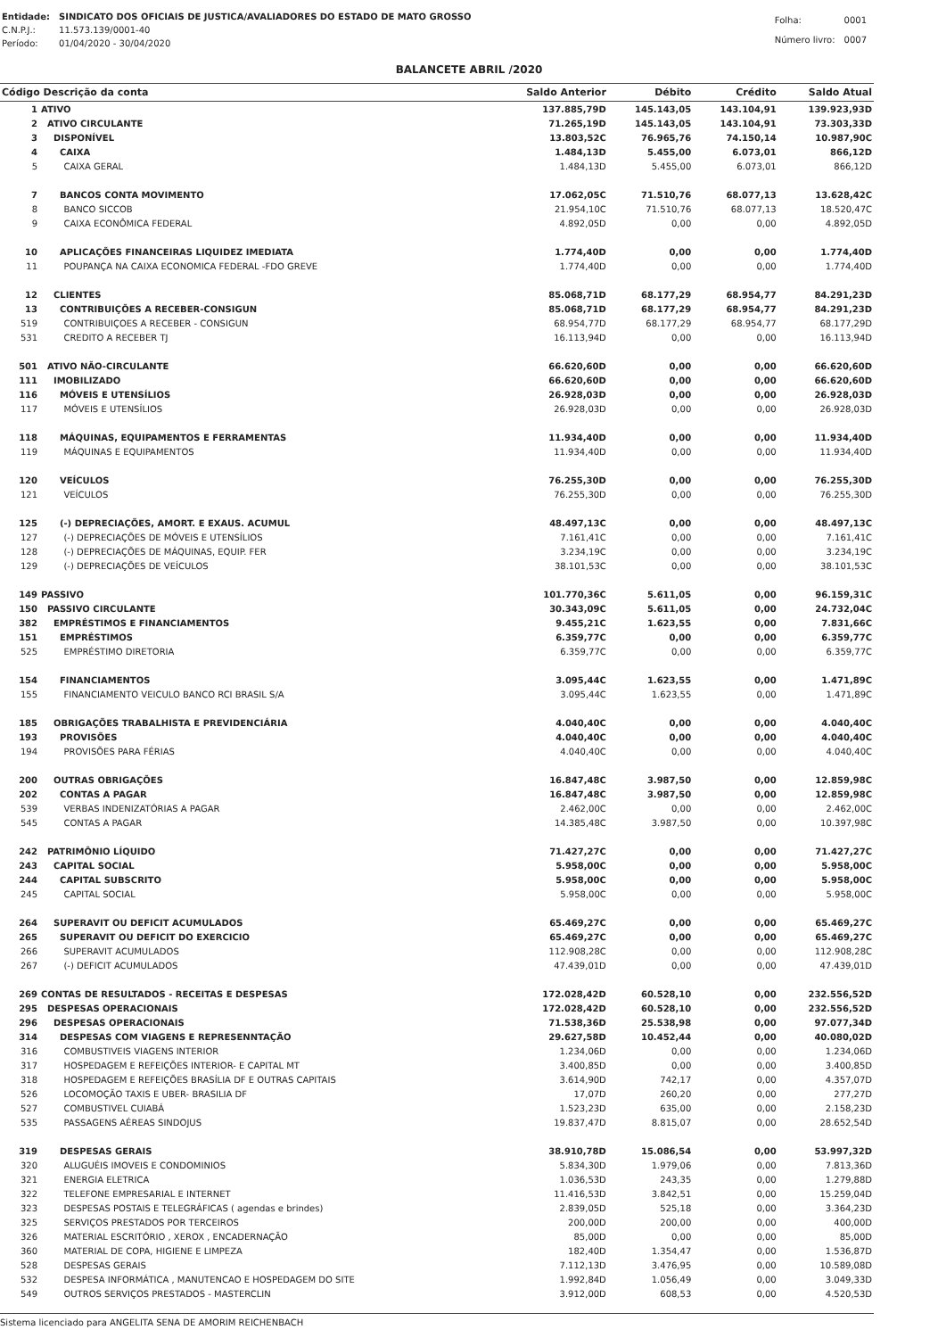| Entidade: | SINDICATO DOS OFICIAIS DE JUSTICA/AVALIADORES DO ESTADO DE MATO GROSSO |
| C.N.P.J.: | 11.573.139/0001-40 |
| Período: | 01/04/2020 - 30/04/2020 |
| Folha: | 0001 |
| Número livro: | 0007 |
BALANCETE ABRIL /2020
| Código Descrição da conta | | Saldo Anterior | Débito | Crédito | Saldo Atual |
| --- | --- | --- | --- | --- | --- |
| 1 | ATIVO | 137.885,79D | 145.143,05 | 143.104,91 | 139.923,93D |
| 2 | ATIVO CIRCULANTE | 71.265,19D | 145.143,05 | 143.104,91 | 73.303,33D |
| 3 | DISPONÍVEL | 13.803,52C | 76.965,76 | 74.150,14 | 10.987,90C |
| 4 | CAIXA | 1.484,13D | 5.455,00 | 6.073,01 | 866,12D |
| 5 | CAIXA GERAL | 1.484,13D | 5.455,00 | 6.073,01 | 866,12D |
| 7 | BANCOS CONTA MOVIMENTO | 17.062,05C | 71.510,76 | 68.077,13 | 13.628,42C |
| 8 | BANCO SICCOB | 21.954,10C | 71.510,76 | 68.077,13 | 18.520,47C |
| 9 | CAIXA ECONÔMICA FEDERAL | 4.892,05D | 0,00 | 0,00 | 4.892,05D |
| 10 | APLICAÇÕES FINANCEIRAS LIQUIDEZ IMEDIATA | 1.774,40D | 0,00 | 0,00 | 1.774,40D |
| 11 | POUPANÇA NA CAIXA ECONOMICA FEDERAL -FDO GREVE | 1.774,40D | 0,00 | 0,00 | 1.774,40D |
| 12 | CLIENTES | 85.068,71D | 68.177,29 | 68.954,77 | 84.291,23D |
| 13 | CONTRIBUIÇÕES A RECEBER-CONSIGUN | 85.068,71D | 68.177,29 | 68.954,77 | 84.291,23D |
| 519 | CONTRIBUIÇOES A RECEBER - CONSIGUN | 68.954,77D | 68.177,29 | 68.954,77 | 68.177,29D |
| 531 | CREDITO A RECEBER TJ | 16.113,94D | 0,00 | 0,00 | 16.113,94D |
| 501 | ATIVO NÃO-CIRCULANTE | 66.620,60D | 0,00 | 0,00 | 66.620,60D |
| 111 | IMOBILIZADO | 66.620,60D | 0,00 | 0,00 | 66.620,60D |
| 116 | MÓVEIS E UTENSÍLIOS | 26.928,03D | 0,00 | 0,00 | 26.928,03D |
| 117 | MÓVEIS E UTENSÍLIOS | 26.928,03D | 0,00 | 0,00 | 26.928,03D |
| 118 | MÁQUINAS, EQUIPAMENTOS E FERRAMENTAS | 11.934,40D | 0,00 | 0,00 | 11.934,40D |
| 119 | MÁQUINAS E EQUIPAMENTOS | 11.934,40D | 0,00 | 0,00 | 11.934,40D |
| 120 | VEÍCULOS | 76.255,30D | 0,00 | 0,00 | 76.255,30D |
| 121 | VEÍCULOS | 76.255,30D | 0,00 | 0,00 | 76.255,30D |
| 125 | (-) DEPRECIAÇÕES, AMORT. E EXAUS. ACUMUL | 48.497,13C | 0,00 | 0,00 | 48.497,13C |
| 127 | (-) DEPRECIAÇÕES DE MÓVEIS E UTENSÍLIOS | 7.161,41C | 0,00 | 0,00 | 7.161,41C |
| 128 | (-) DEPRECIAÇÕES DE MÁQUINAS, EQUIP. FER | 3.234,19C | 0,00 | 0,00 | 3.234,19C |
| 129 | (-) DEPRECIAÇÕES DE VEÍCULOS | 38.101,53C | 0,00 | 0,00 | 38.101,53C |
| 149 | PASSIVO | 101.770,36C | 5.611,05 | 0,00 | 96.159,31C |
| 150 | PASSIVO CIRCULANTE | 30.343,09C | 5.611,05 | 0,00 | 24.732,04C |
| 382 | EMPRÉSTIMOS E FINANCIAMENTOS | 9.455,21C | 1.623,55 | 0,00 | 7.831,66C |
| 151 | EMPRÉSTIMOS | 6.359,77C | 0,00 | 0,00 | 6.359,77C |
| 525 | EMPRÉSTIMO DIRETORIA | 6.359,77C | 0,00 | 0,00 | 6.359,77C |
| 154 | FINANCIAMENTOS | 3.095,44C | 1.623,55 | 0,00 | 1.471,89C |
| 155 | FINANCIAMENTO VEICULO BANCO RCI BRASIL S/A | 3.095,44C | 1.623,55 | 0,00 | 1.471,89C |
| 185 | OBRIGAÇÕES TRABALHISTA E PREVIDENCIÁRIA | 4.040,40C | 0,00 | 0,00 | 4.040,40C |
| 193 | PROVISÕES | 4.040,40C | 0,00 | 0,00 | 4.040,40C |
| 194 | PROVISÕES PARA FÉRIAS | 4.040,40C | 0,00 | 0,00 | 4.040,40C |
| 200 | OUTRAS OBRIGAÇÕES | 16.847,48C | 3.987,50 | 0,00 | 12.859,98C |
| 202 | CONTAS A PAGAR | 16.847,48C | 3.987,50 | 0,00 | 12.859,98C |
| 539 | VERBAS INDENIZATÓRIAS A PAGAR | 2.462,00C | 0,00 | 0,00 | 2.462,00C |
| 545 | CONTAS A PAGAR | 14.385,48C | 3.987,50 | 0,00 | 10.397,98C |
| 242 | PATRIMÔNIO LÍQUIDO | 71.427,27C | 0,00 | 0,00 | 71.427,27C |
| 243 | CAPITAL SOCIAL | 5.958,00C | 0,00 | 0,00 | 5.958,00C |
| 244 | CAPITAL SUBSCRITO | 5.958,00C | 0,00 | 0,00 | 5.958,00C |
| 245 | CAPITAL SOCIAL | 5.958,00C | 0,00 | 0,00 | 5.958,00C |
| 264 | SUPERAVIT OU DEFICIT ACUMULADOS | 65.469,27C | 0,00 | 0,00 | 65.469,27C |
| 265 | SUPERAVIT OU DEFICIT DO EXERCICIO | 65.469,27C | 0,00 | 0,00 | 65.469,27C |
| 266 | SUPERAVIT ACUMULADOS | 112.908,28C | 0,00 | 0,00 | 112.908,28C |
| 267 | (-) DEFICIT ACUMULADOS | 47.439,01D | 0,00 | 0,00 | 47.439,01D |
| 269 | CONTAS DE RESULTADOS - RECEITAS E DESPESAS | 172.028,42D | 60.528,10 | 0,00 | 232.556,52D |
| 295 | DESPESAS OPERACIONAIS | 172.028,42D | 60.528,10 | 0,00 | 232.556,52D |
| 296 | DESPESAS OPERACIONAIS | 71.538,36D | 25.538,98 | 0,00 | 97.077,34D |
| 314 | DESPESAS COM VIAGENS E REPRESENNTAÇÃO | 29.627,58D | 10.452,44 | 0,00 | 40.080,02D |
| 316 | COMBUSTIVEIS VIAGENS INTERIOR | 1.234,06D | 0,00 | 0,00 | 1.234,06D |
| 317 | HOSPEDAGEM E REFEIÇÕES INTERIOR- E CAPITAL MT | 3.400,85D | 0,00 | 0,00 | 3.400,85D |
| 318 | HOSPEDAGEM E REFEIÇÕES BRASÍLIA DF E OUTRAS CAPITAIS | 3.614,90D | 742,17 | 0,00 | 4.357,07D |
| 526 | LOCOMOÇÃO TAXIS E UBER- BRASILIA DF | 17,07D | 260,20 | 0,00 | 277,27D |
| 527 | COMBUSTIVEL CUIABÁ | 1.523,23D | 635,00 | 0,00 | 2.158,23D |
| 535 | PASSAGENS AÉREAS SINDOJUS | 19.837,47D | 8.815,07 | 0,00 | 28.652,54D |
| 319 | DESPESAS GERAIS | 38.910,78D | 15.086,54 | 0,00 | 53.997,32D |
| 320 | ALUGUÉIS IMOVEIS E CONDOMINIOS | 5.834,30D | 1.979,06 | 0,00 | 7.813,36D |
| 321 | ENERGIA ELETRICA | 1.036,53D | 243,35 | 0,00 | 1.279,88D |
| 322 | TELEFONE EMPRESARIAL E INTERNET | 11.416,53D | 3.842,51 | 0,00 | 15.259,04D |
| 323 | DESPESAS POSTAIS E TELEGRÁFICAS ( agendas e brindes) | 2.839,05D | 525,18 | 0,00 | 3.364,23D |
| 325 | SERVIÇOS PRESTADOS POR TERCEIROS | 200,00D | 200,00 | 0,00 | 400,00D |
| 326 | MATERIAL ESCRITÓRIO , XEROX , ENCADERNAÇÃO | 85,00D | 0,00 | 0,00 | 85,00D |
| 360 | MATERIAL DE COPA, HIGIENE E LIMPEZA | 182,40D | 1.354,47 | 0,00 | 1.536,87D |
| 528 | DESPESAS GERAIS | 7.112,13D | 3.476,95 | 0,00 | 10.589,08D |
| 532 | DESPESA INFORMÁTICA , MANUTENCAO E HOSPEDAGEM DO SITE | 1.992,84D | 1.056,49 | 0,00 | 3.049,33D |
| 549 | OUTROS SERVIÇOS PRESTADOS - MASTERCLIN | 3.912,00D | 608,53 | 0,00 | 4.520,53D |
Sistema licenciado para ANGELITA SENA DE AMORIM REICHENBACH